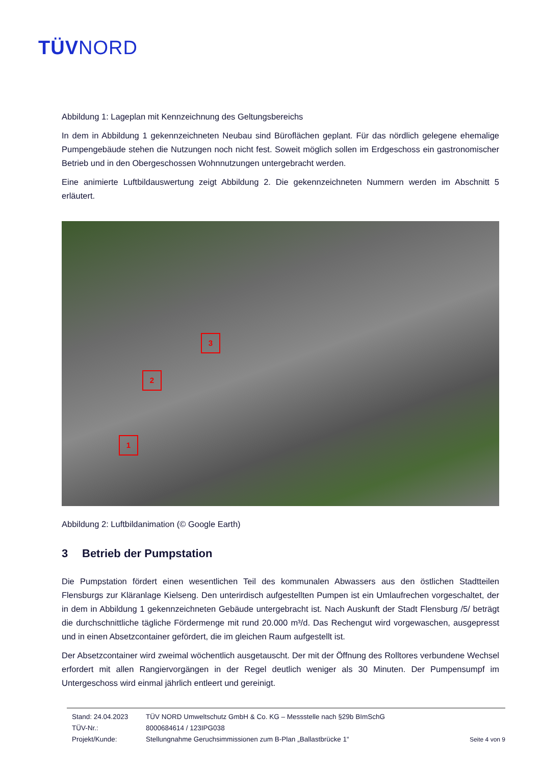TÜVNORD
Abbildung 1: Lageplan mit Kennzeichnung des Geltungsbereichs
In dem in Abbildung 1 gekennzeichneten Neubau sind Büroflächen geplant. Für das nördlich gelegene ehemalige Pumpengebäude stehen die Nutzungen noch nicht fest. Soweit möglich sollen im Erdgeschoss ein gastronomischer Betrieb und in den Obergeschossen Wohnnutzungen untergebracht werden.
Eine animierte Luftbildauswertung zeigt Abbildung 2. Die gekennzeichneten Nummern werden im Abschnitt 5 erläutert.
3
2
1
Abbildung 2: Luftbildanimation (© Google Earth)
3 Betrieb der Pumpstation
Die Pumpstation fördert einen wesentlichen Teil des kommunalen Abwassers aus den östlichen Stadtteilen Flensburgs zur Kläranlage Kielseng. Den unterirdisch aufgestellten Pumpen ist ein Umlaufrechen vorgeschaltet, der in dem in Abbildung 1 gekennzeichneten Gebäude untergebracht ist. Nach Auskunft der Stadt Flensburg /5/ beträgt die durchschnittliche tägliche Fördermenge mit rund 20.000 m³/d. Das Rechengut wird vorgewaschen, ausgepresst und in einen Absetzcontainer gefördert, die im gleichen Raum aufgestellt ist.
Der Absetzcontainer wird zweimal wöchentlich ausgetauscht. Der mit der Öffnung des Rolltores verbundene Wechsel erfordert mit allen Rangiervorgängen in der Regel deutlich weniger als 30 Minuten. Der Pumpensumpf im Untergeschoss wird einmal jährlich entleert und gereinigt.
Stand: 24.04.2023 TÜV NORD Umweltschutz GmbH & Co. KG – Messstelle nach §29b BImSchG
TÜV-Nr.: 8000684614 / 123IPG038
Projekt/Kunde: Stellungnahme Geruchsimmissionen zum B-Plan „Ballastbrücke 1“
Seite 4 von 9